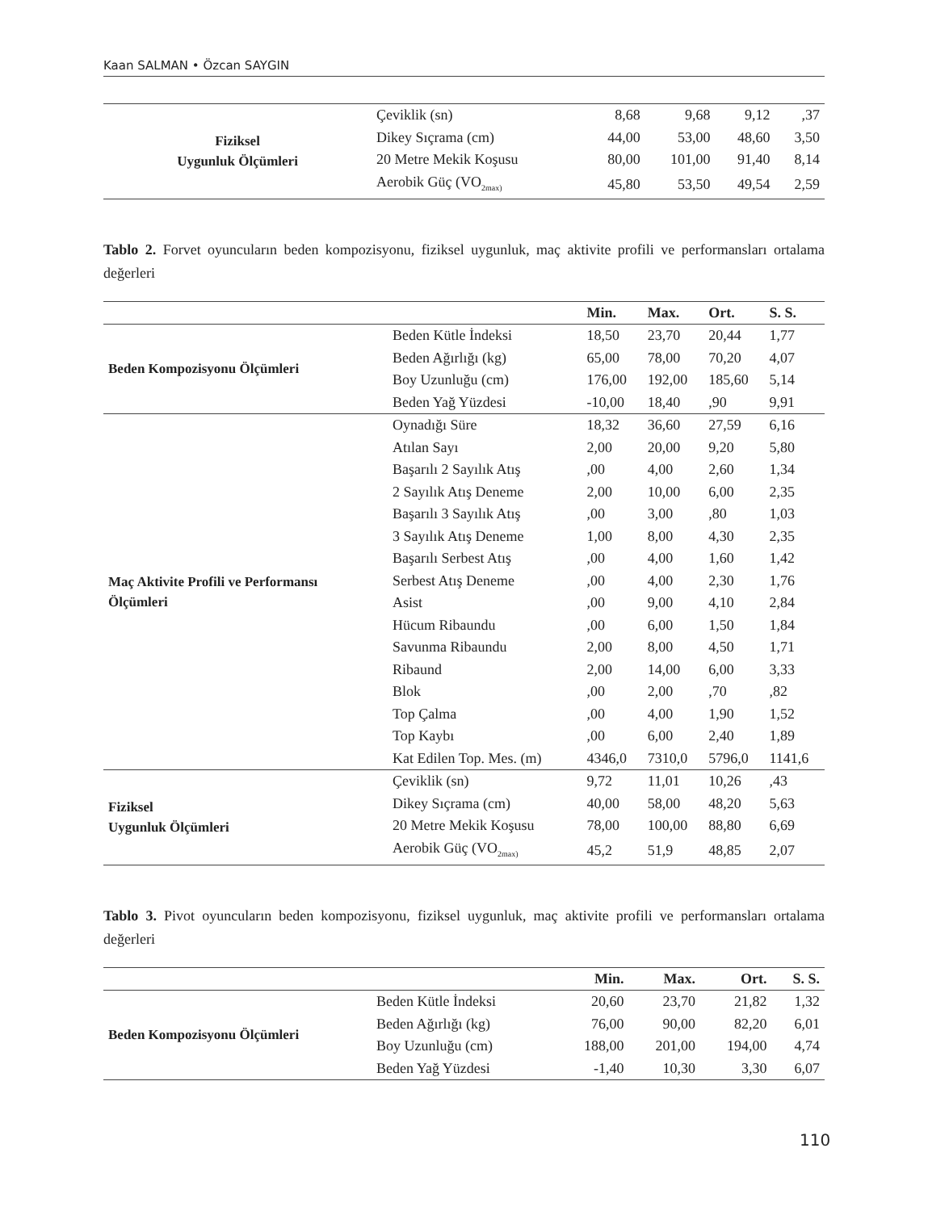Kaan SALMAN • Özcan SAYGIN
| Fiziksel Uygunluk Ölçümleri | Çeviklik (sn) | 8,68 | 9,68 | 9,12 | ,37 |
| | Dikey Sıçrama (cm) | 44,00 | 53,00 | 48,60 | 3,50 |
| | 20 Metre Mekik Koşusu | 80,00 | 101,00 | 91,40 | 8,14 |
| | Aerobik Güç (VO<sub>2max)</sub> | 45,80 | 53,50 | 49,54 | 2,59 |
Tablo 2. Forvet oyuncuların beden kompozisyonu, fiziksel uygunluk, maç aktivite profili ve performansları ortalama değerleri
| | | Min. | Max. | Ort. | S. S. |
| --- | --- | --- | --- | --- | --- |
| Beden Kompozisyonu Ölçümleri | Beden Kütle İndeksi | 18,50 | 23,70 | 20,44 | 1,77 |
| | Beden Ağırlığı (kg) | 65,00 | 78,00 | 70,20 | 4,07 |
| | Boy Uzunluğu (cm) | 176,00 | 192,00 | 185,60 | 5,14 |
| | Beden Yağ Yüzdesi | -10,00 | 18,40 | ,90 | 9,91 |
| Maç Aktivite Profili ve Performansı Ölçümleri | Oynadığı Süre | 18,32 | 36,60 | 27,59 | 6,16 |
| | Atılan Sayı | 2,00 | 20,00 | 9,20 | 5,80 |
| | Başarılı 2 Sayılık Atış | ,00 | 4,00 | 2,60 | 1,34 |
| | 2 Sayılık Atış Deneme | 2,00 | 10,00 | 6,00 | 2,35 |
| | Başarılı 3 Sayılık Atış | ,00 | 3,00 | ,80 | 1,03 |
| | 3 Sayılık Atış Deneme | 1,00 | 8,00 | 4,30 | 2,35 |
| | Başarılı Serbest Atış | ,00 | 4,00 | 1,60 | 1,42 |
| | Serbest Atış Deneme | ,00 | 4,00 | 2,30 | 1,76 |
| | Asist | ,00 | 9,00 | 4,10 | 2,84 |
| | Hücum Ribaundu | ,00 | 6,00 | 1,50 | 1,84 |
| | Savunma Ribaundu | 2,00 | 8,00 | 4,50 | 1,71 |
| | Ribaund | 2,00 | 14,00 | 6,00 | 3,33 |
| | Blok | ,00 | 2,00 | ,70 | ,82 |
| | Top Çalma | ,00 | 4,00 | 1,90 | 1,52 |
| | Top Kaybı | ,00 | 6,00 | 2,40 | 1,89 |
| | Kat Edilen Top. Mes. (m) | 4346,0 | 7310,0 | 5796,0 | 1141,6 |
| Fiziksel Uygunluk Ölçümleri | Çeviklik (sn) | 9,72 | 11,01 | 10,26 | ,43 |
| | Dikey Sıçrama (cm) | 40,00 | 58,00 | 48,20 | 5,63 |
| | 20 Metre Mekik Koşusu | 78,00 | 100,00 | 88,80 | 6,69 |
| | Aerobik Güç (VO<sub>2max)</sub> | 45,2 | 51,9 | 48,85 | 2,07 |
Tablo 3. Pivot oyuncuların beden kompozisyonu, fiziksel uygunluk, maç aktivite profili ve performansları ortalama değerleri
| | | Min. | Max. | Ort. | S. S. |
| --- | --- | --- | --- | --- | --- |
| Beden Kompozisyonu Ölçümleri | Beden Kütle İndeksi | 20,60 | 23,70 | 21,82 | 1,32 |
| | Beden Ağırlığı (kg) | 76,00 | 90,00 | 82,20 | 6,01 |
| | Boy Uzunluğu (cm) | 188,00 | 201,00 | 194,00 | 4,74 |
| | Beden Yağ Yüzdesi | -1,40 | 10,30 | 3,30 | 6,07 |
110